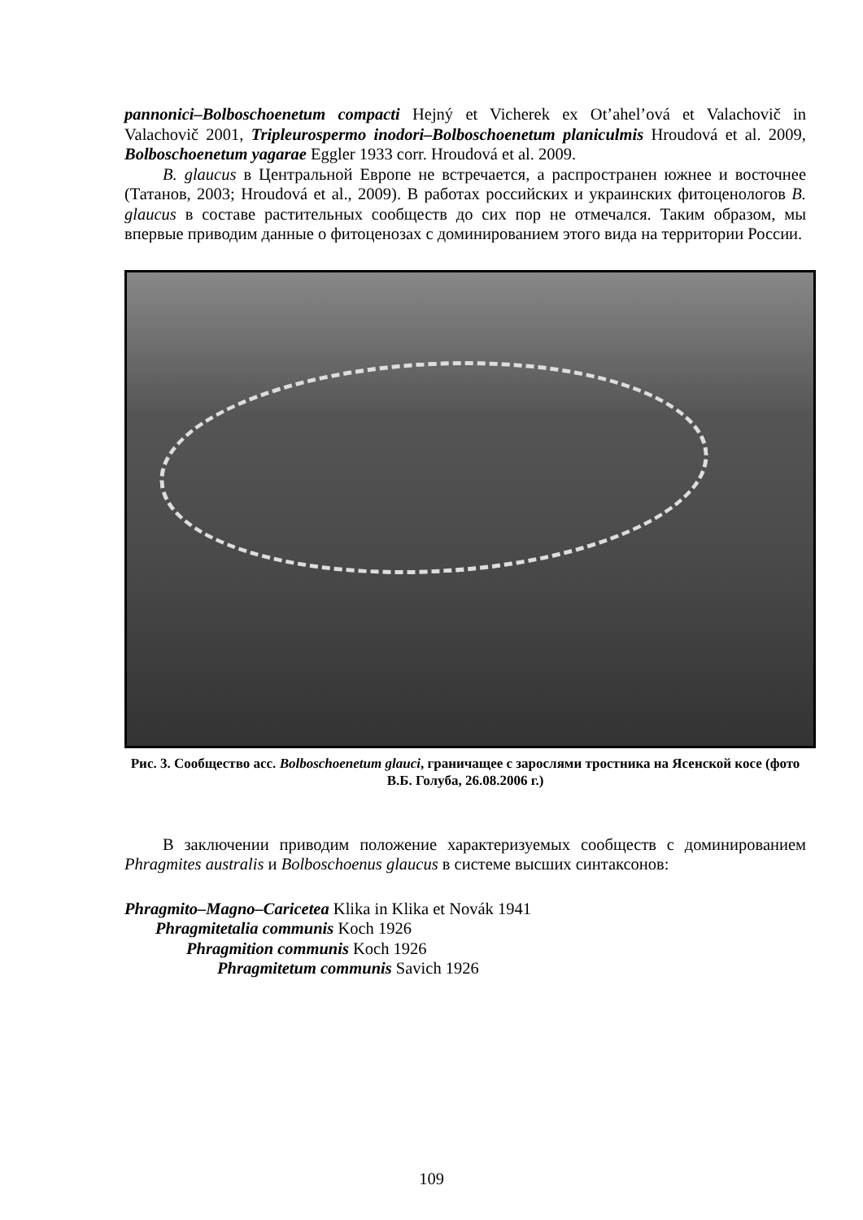pannonici–Bolboschoenetum compacti Hejný et Vicherek ex Ot’ahel’ová et Valachovič in Valachovič 2001, Tripleurospermo inodori–Bolboschoenetum planiculmis Hroudová et al. 2009, Bolboschoenetum yagarae Eggler 1933 corr. Hroudová et al. 2009.
B. glaucus в Центральной Европе не встречается, а распространен южнее и восточнее (Татанов, 2003; Hroudová et al., 2009). В работах российских и украинских фитоценологов B. glaucus в составе растительных сообществ до сих пор не отмечался. Таким образом, мы впервые приводим данные о фитоценозах с доминированием этого вида на территории России.
Рис. 3. Сообщество асс. Bolboschoenetum glauci, граничащее с зарослями тростника на Ясенской косе (фото В.Б. Голуба, 26.08.2006 г.)
В заключении приводим положение характеризуемых сообществ с доминированием Phragmites australis и Bolboschoenus glaucus в системе высших синтаксонов:
Phragmito–Magno–Caricetea Klika in Klika et Novák 1941
Phragmitetalia communis Koch 1926
Phragmition communis Koch 1926
Phragmitetum communis Savich 1926
109